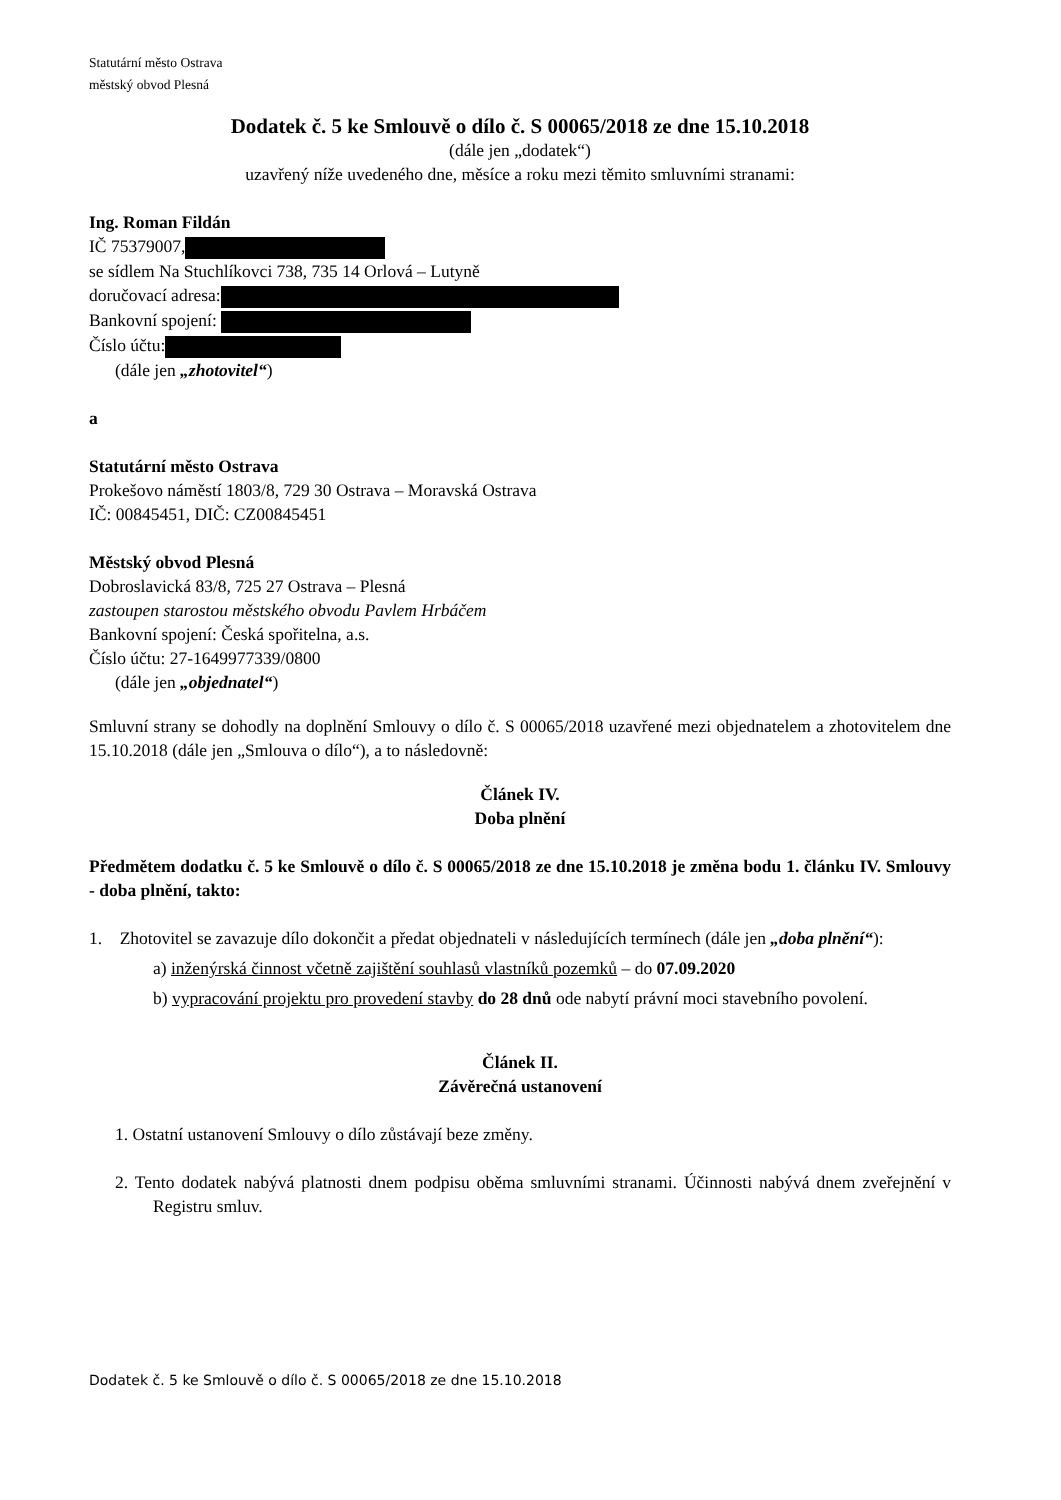Statutární město Ostrava
městský obvod Plesná
Dodatek č. 5 ke Smlouvě o dílo č. S 00065/2018 ze dne 15.10.2018
(dále jen „dodatek“)
uzavřený níže uvedeného dne, měsíce a roku mezi těmito smluvními stranami:
Ing. Roman Fildán
IČ 75379007,
se sídlem Na Stuchlíkovci 738, 735 14 Orlová – Lutyně
doručovací adresa:
Bankovní spojení:
Číslo účtu:
(dále jen „zhotovitel“)
a
Statutární město Ostrava
Prokešovo náměstí 1803/8, 729 30 Ostrava – Moravská Ostrava
IČ: 00845451, DIČ: CZ00845451
Městský obvod Plesná
Dobroslavická 83/8, 725 27 Ostrava – Plesná
zastoupen starostou městského obvodu Pavlem Hrbáčem
Bankovní spojení: Česká spořitelna, a.s.
Číslo účtu: 27-1649977339/0800
(dále jen „objednatel“)
Smluvní strany se dohodly na doplnění Smlouvy o dílo č. S 00065/2018 uzavřené mezi objednatelem a zhotovitelem dne 15.10.2018 (dále jen „Smlouva o dílo“), a to následovně:
Článek IV.
Doba plnění
Předmětem dodatku č. 5 ke Smlouvě o dílo č. S 00065/2018 ze dne 15.10.2018 je změna bodu 1. článku IV. Smlouvy - doba plnění, takto:
1. Zhotovitel se zavazuje dílo dokončit a předat objednateli v následujících termínech (dále jen „doba plnění“):
a) inženýrská činnost včetně zajištění souhlasů vlastníků pozemků – do 07.09.2020
b) vypracování projektu pro provedení stavby do 28 dnů ode nabytí právní moci stavebního povolení.
Článek II.
Závěrečná ustanovení
1. Ostatní ustanovení Smlouvy o dílo zůstávají beze změny.
2. Tento dodatek nabývá platnosti dnem podpisu oběma smluvními stranami. Účinnosti nabývá dnem zveřejnění v Registru smluv.
Dodatek č. 5 ke Smlouvě o dílo č. S 00065/2018 ze dne 15.10.2018